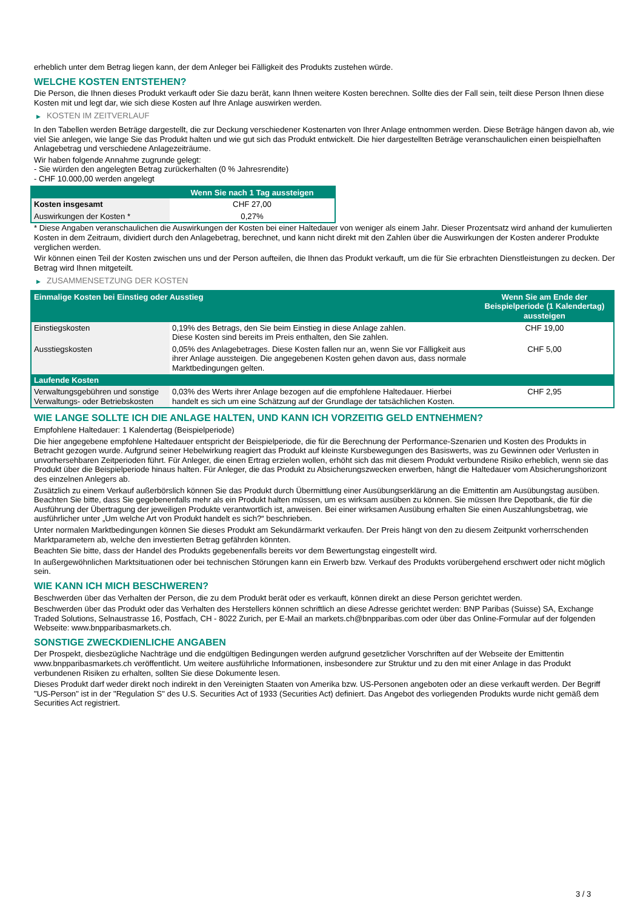erheblich unter dem Betrag liegen kann, der dem Anleger bei Fälligkeit des Produkts zustehen würde.
WELCHE KOSTEN ENTSTEHEN?
Die Person, die Ihnen dieses Produkt verkauft oder Sie dazu berät, kann Ihnen weitere Kosten berechnen. Sollte dies der Fall sein, teilt diese Person Ihnen diese Kosten mit und legt dar, wie sich diese Kosten auf Ihre Anlage auswirken werden.
▶ KOSTEN IM ZEITVERLAUF
In den Tabellen werden Beträge dargestellt, die zur Deckung verschiedener Kostenarten von Ihrer Anlage entnommen werden. Diese Beträge hängen davon ab, wie viel Sie anlegen, wie lange Sie das Produkt halten und wie gut sich das Produkt entwickelt. Die hier dargestellten Beträge veranschaulichen einen beispielhaften Anlagebetrag und verschiedene Anlagezeiträume.
Wir haben folgende Annahme zugrunde gelegt:
- Sie würden den angelegten Betrag zurückerhalten (0 % Jahresrendite)
- CHF 10.000,00 werden angelegt
| | Wenn Sie nach 1 Tag aussteigen |
| --- | --- |
| Kosten insgesamt | CHF 27,00 |
| Auswirkungen der Kosten * | 0,27% |
* Diese Angaben veranschaulichen die Auswirkungen der Kosten bei einer Haltedauer von weniger als einem Jahr. Dieser Prozentsatz wird anhand der kumulierten Kosten in dem Zeitraum, dividiert durch den Anlagebetrag, berechnet, und kann nicht direkt mit den Zahlen über die Auswirkungen der Kosten anderer Produkte verglichen werden.
Wir können einen Teil der Kosten zwischen uns und der Person aufteilen, die Ihnen das Produkt verkauft, um die für Sie erbrachten Dienstleistungen zu decken. Der Betrag wird Ihnen mitgeteilt.
▶ ZUSAMMENSETZUNG DER KOSTEN
| Einmalige Kosten bei Einstieg oder Ausstieg | | Wenn Sie am Ende der Beispielperiode (1 Kalendertag) aussteigen |
| --- | --- | --- |
| Einstiegskosten | 0,19% des Betrags, den Sie beim Einstieg in diese Anlage zahlen. Diese Kosten sind bereits im Preis enthalten, den Sie zahlen. | CHF 19,00 |
| Ausstiegskosten | 0,05% des Anlagebetrages. Diese Kosten fallen nur an, wenn Sie vor Fälligkeit aus ihrer Anlage aussteigen. Die angegebenen Kosten gehen davon aus, dass normale Marktbedingungen gelten. | CHF 5,00 |
| Laufende Kosten | | |
| Verwaltungsgebühren und sonstige Verwaltungs- oder Betriebskosten | 0,03% des Werts ihrer Anlage bezogen auf die empfohlene Haltedauer. Hierbei handelt es sich um eine Schätzung auf der Grundlage der tatsächlichen Kosten. | CHF 2,95 |
WIE LANGE SOLLTE ICH DIE ANLAGE HALTEN, UND KANN ICH VORZEITIG GELD ENTNEHMEN?
Empfohlene Haltedauer: 1 Kalendertag (Beispielperiode)
Die hier angegebene empfohlene Haltedauer entspricht der Beispielperiode, die für die Berechnung der Performance-Szenarien und Kosten des Produkts in Betracht gezogen wurde. Aufgrund seiner Hebelwirkung reagiert das Produkt auf kleinste Kursbewegungen des Basiswerts, was zu Gewinnen oder Verlusten in unvorhersehbaren Zeitperioden führt. Für Anleger, die einen Ertrag erzielen wollen, erhöht sich das mit diesem Produkt verbundene Risiko erheblich, wenn sie das Produkt über die Beispielperiode hinaus halten. Für Anleger, die das Produkt zu Absicherungszwecken erwerben, hängt die Haltedauer vom Absicherungshorizont des einzelnen Anlegers ab.
Zusätzlich zu einem Verkauf außerbörslich können Sie das Produkt durch Übermittlung einer Ausübungserklärung an die Emittentin am Ausübungstag ausüben. Beachten Sie bitte, dass Sie gegebenenfalls mehr als ein Produkt halten müssen, um es wirksam ausüben zu können. Sie müssen Ihre Depotbank, die für die Ausführung der Übertragung der jeweiligen Produkte verantwortlich ist, anweisen. Bei einer wirksamen Ausübung erhalten Sie einen Auszahlungsbetrag, wie ausführlicher unter „Um welche Art von Produkt handelt es sich?“ beschrieben.
Unter normalen Marktbedingungen können Sie dieses Produkt am Sekundärmarkt verkaufen. Der Preis hängt von den zu diesem Zeitpunkt vorherrschenden Marktparametern ab, welche den investierten Betrag gefährden könnten.
Beachten Sie bitte, dass der Handel des Produkts gegebenenfalls bereits vor dem Bewertungstag eingestellt wird.
In außergewöhnlichen Marktsituationen oder bei technischen Störungen kann ein Erwerb bzw. Verkauf des Produkts vorübergehend erschwert oder nicht möglich sein.
WIE KANN ICH MICH BESCHWEREN?
Beschwerden über das Verhalten der Person, die zu dem Produkt berät oder es verkauft, können direkt an diese Person gerichtet werden.
Beschwerden über das Produkt oder das Verhalten des Herstellers können schriftlich an diese Adresse gerichtet werden: BNP Paribas (Suisse) SA, Exchange Traded Solutions, Selnaustrasse 16, Postfach, CH - 8022 Zurich, per E-Mail an markets.ch@bnpparibas.com oder über das Online-Formular auf der folgenden Webseite: www.bnpparibasmarkets.ch.
SONSTIGE ZWECKDIENLICHE ANGABEN
Der Prospekt, diesbezügliche Nachträge und die endgültigen Bedingungen werden aufgrund gesetzlicher Vorschriften auf der Webseite der Emittentin www.bnpparibasmarkets.ch veröffentlicht. Um weitere ausführliche Informationen, insbesondere zur Struktur und zu den mit einer Anlage in das Produkt verbundenen Risiken zu erhalten, sollten Sie diese Dokumente lesen.
Dieses Produkt darf weder direkt noch indirekt in den Vereinigten Staaten von Amerika bzw. US-Personen angeboten oder an diese verkauft werden. Der Begriff "US-Person" ist in der "Regulation S" des U.S. Securities Act of 1933 (Securities Act) definiert. Das Angebot des vorliegenden Produkts wurde nicht gemäß dem Securities Act registriert.
3 / 3